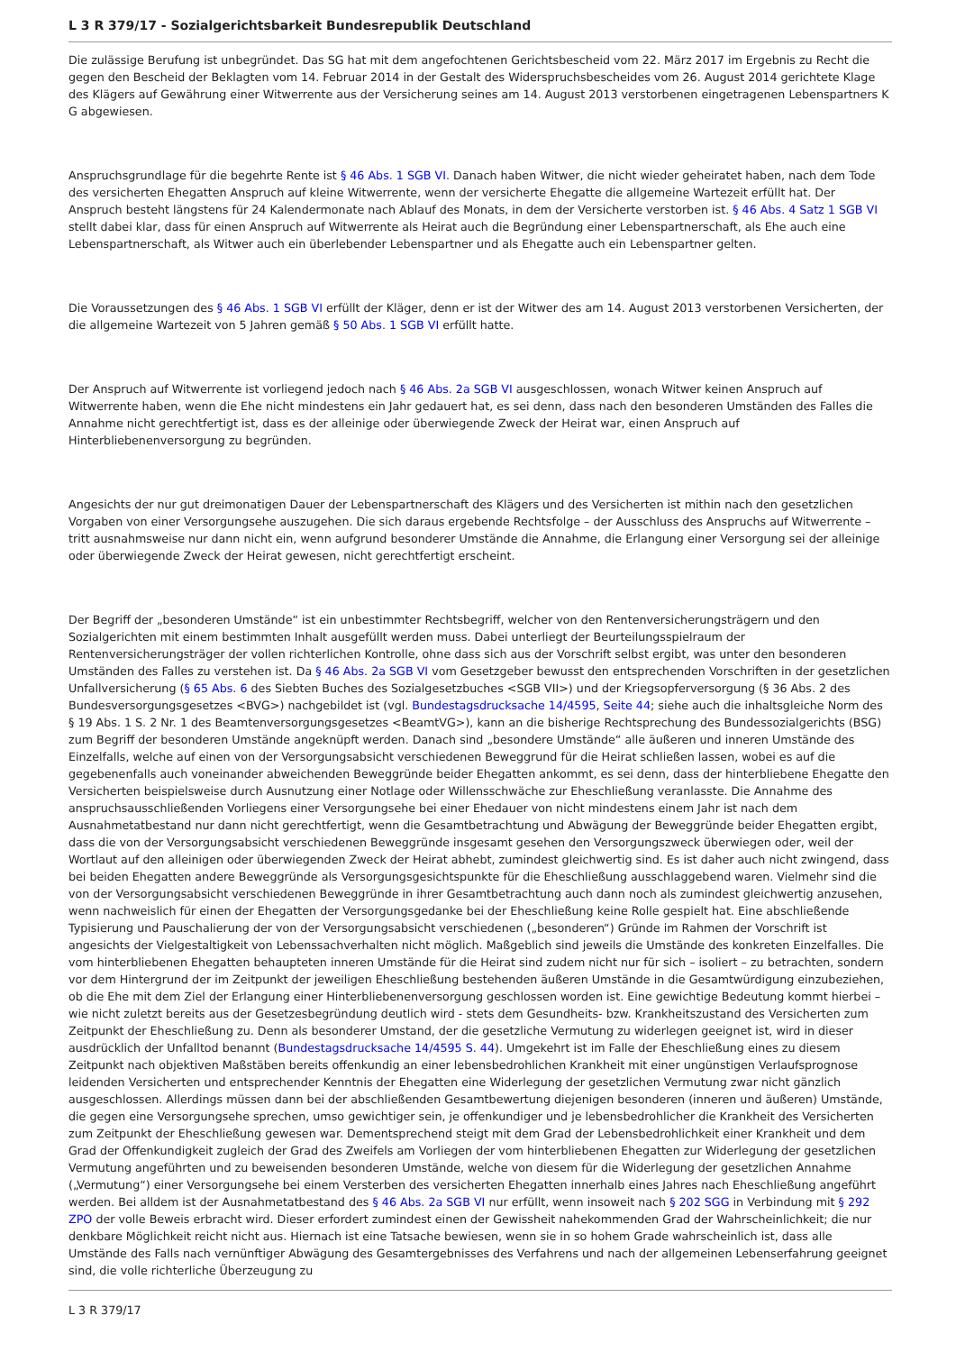L 3 R 379/17 - Sozialgerichtsbarkeit Bundesrepublik Deutschland
Die zulässige Berufung ist unbegründet. Das SG hat mit dem angefochtenen Gerichtsbescheid vom 22. März 2017 im Ergebnis zu Recht die gegen den Bescheid der Beklagten vom 14. Februar 2014 in der Gestalt des Widerspruchsbescheides vom 26. August 2014 gerichtete Klage des Klägers auf Gewährung einer Witwerrente aus der Versicherung seines am 14. August 2013 verstorbenen eingetragenen Lebenspartners K G abgewiesen.
Anspruchsgrundlage für die begehrte Rente ist § 46 Abs. 1 SGB VI. Danach haben Witwer, die nicht wieder geheiratet haben, nach dem Tode des versicherten Ehegatten Anspruch auf kleine Witwerrente, wenn der versicherte Ehegatte die allgemeine Wartezeit erfüllt hat. Der Anspruch besteht längstens für 24 Kalendermonate nach Ablauf des Monats, in dem der Versicherte verstorben ist. § 46 Abs. 4 Satz 1 SGB VI stellt dabei klar, dass für einen Anspruch auf Witwerrente als Heirat auch die Begründung einer Lebenspartnerschaft, als Ehe auch eine Lebenspartnerschaft, als Witwer auch ein überlebender Lebenspartner und als Ehegatte auch ein Lebenspartner gelten.
Die Voraussetzungen des § 46 Abs. 1 SGB VI erfüllt der Kläger, denn er ist der Witwer des am 14. August 2013 verstorbenen Versicherten, der die allgemeine Wartezeit von 5 Jahren gemäß § 50 Abs. 1 SGB VI erfüllt hatte.
Der Anspruch auf Witwerrente ist vorliegend jedoch nach § 46 Abs. 2a SGB VI ausgeschlossen, wonach Witwer keinen Anspruch auf Witwerrente haben, wenn die Ehe nicht mindestens ein Jahr gedauert hat, es sei denn, dass nach den besonderen Umständen des Falles die Annahme nicht gerechtfertigt ist, dass es der alleinige oder überwiegende Zweck der Heirat war, einen Anspruch auf Hinterbliebenenversorgung zu begründen.
Angesichts der nur gut dreimonatigen Dauer der Lebenspartnerschaft des Klägers und des Versicherten ist mithin nach den gesetzlichen Vorgaben von einer Versorgungsehe auszugehen. Die sich daraus ergebende Rechtsfolge – der Ausschluss des Anspruchs auf Witwerrente – tritt ausnahmsweise nur dann nicht ein, wenn aufgrund besonderer Umstände die Annahme, die Erlangung einer Versorgung sei der alleinige oder überwiegende Zweck der Heirat gewesen, nicht gerechtfertigt erscheint.
Der Begriff der „besonderen Umstände“ ist ein unbestimmter Rechtsbegriff, welcher von den Rentenversicherungsträgern und den Sozialgerichten mit einem bestimmten Inhalt ausgefüllt werden muss. Dabei unterliegt der Beurteilungsspielraum der Rentenversicherungsträger der vollen richterlichen Kontrolle, ohne dass sich aus der Vorschrift selbst ergibt, was unter den besonderen Umständen des Falles zu verstehen ist. Da § 46 Abs. 2a SGB VI vom Gesetzgeber bewusst den entsprechenden Vorschriften in der gesetzlichen Unfallversicherung (§ 65 Abs. 6 des Siebten Buches des Sozialgesetzbuches <SGB VII>) und der Kriegsopferversorgung (§ 36 Abs. 2 des Bundesversorgungsgesetzes <BVG>) nachgebildet ist (vgl. Bundestagsdrucksache 14/4595, Seite 44; siehe auch die inhaltsgleiche Norm des § 19 Abs. 1 S. 2 Nr. 1 des Beamtenversorgungsgesetzes <BeamtVG>), kann an die bisherige Rechtsprechung des Bundessozialgerichts (BSG) zum Begriff der besonderen Umstände angeknüpft werden. Danach sind „besondere Umstände“ alle äußeren und inneren Umstände des Einzelfalls, welche auf einen von der Versorgungsabsicht verschiedenen Beweggrund für die Heirat schließen lassen, wobei es auf die gegebenenfalls auch voneinander abweichenden Beweggründe beider Ehegatten ankommt, es sei denn, dass der hinterbliebene Ehegatte den Versicherten beispielsweise durch Ausnutzung einer Notlage oder Willensschwäche zur Eheschließung veranlasste. Die Annahme des anspruchsausschließenden Vorliegens einer Versorgungsehe bei einer Ehedauer von nicht mindestens einem Jahr ist nach dem Ausnahmetatbestand nur dann nicht gerechtfertigt, wenn die Gesamtbetrachtung und Abwägung der Beweggründe beider Ehegatten ergibt, dass die von der Versorgungsabsicht verschiedenen Beweggründe insgesamt gesehen den Versorgungszweck überwiegen oder, weil der Wortlaut auf den alleinigen oder überwiegenden Zweck der Heirat abhebt, zumindest gleichwertig sind. Es ist daher auch nicht zwingend, dass bei beiden Ehegatten andere Beweggründe als Versorgungsgesichtspunkte für die Eheschließung ausschlaggebend waren. Vielmehr sind die von der Versorgungsabsicht verschiedenen Beweggründe in ihrer Gesamtbetrachtung auch dann noch als zumindest gleichwertig anzusehen, wenn nachweislich für einen der Ehegatten der Versorgungsgedanke bei der Eheschließung keine Rolle gespielt hat. Eine abschließende Typisierung und Pauschalierung der von der Versorgungsabsicht verschiedenen („besonderen“) Gründe im Rahmen der Vorschrift ist angesichts der Vielgestaltigkeit von Lebenssachverhalten nicht möglich. Maßgeblich sind jeweils die Umstände des konkreten Einzelfalles. Die vom hinterbliebenen Ehegatten behaupteten inneren Umstände für die Heirat sind zudem nicht nur für sich – isoliert – zu betrachten, sondern vor dem Hintergrund der im Zeitpunkt der jeweiligen Eheschließung bestehenden äußeren Umstände in die Gesamtwürdigung einzubeziehen, ob die Ehe mit dem Ziel der Erlangung einer Hinterbliebenenversorgung geschlossen worden ist. Eine gewichtige Bedeutung kommt hierbei – wie nicht zuletzt bereits aus der Gesetzesbegründung deutlich wird - stets dem Gesundheits- bzw. Krankheitszustand des Versicherten zum Zeitpunkt der Eheschließung zu. Denn als besonderer Umstand, der die gesetzliche Vermutung zu widerlegen geeignet ist, wird in dieser ausdrücklich der Unfalltod benannt (Bundestagsdrucksache 14/4595 S. 44). Umgekehrt ist im Falle der Eheschließung eines zu diesem Zeitpunkt nach objektiven Maßstäben bereits offenkundig an einer lebensbedrohlichen Krankheit mit einer ungünstigen Verlaufsprognose leidenden Versicherten und entsprechender Kenntnis der Ehegatten eine Widerlegung der gesetzlichen Vermutung zwar nicht gänzlich ausgeschlossen. Allerdings müssen dann bei der abschließenden Gesamtbewertung diejenigen besonderen (inneren und äußeren) Umstände, die gegen eine Versorgungsehe sprechen, umso gewichtiger sein, je offenkundiger und je lebensbedrohlicher die Krankheit des Versicherten zum Zeitpunkt der Eheschließung gewesen war. Dementsprechend steigt mit dem Grad der Lebensbedrohlichkeit einer Krankheit und dem Grad der Offenkundigkeit zugleich der Grad des Zweifels am Vorliegen der vom hinterbliebenen Ehegatten zur Widerlegung der gesetzlichen Vermutung angeführten und zu beweisenden besonderen Umstände, welche von diesem für die Widerlegung der gesetzlichen Annahme („Vermutung“) einer Versorgungsehe bei einem Versterben des versicherten Ehegatten innerhalb eines Jahres nach Eheschließung angeführt werden. Bei alldem ist der Ausnahmetatbestand des § 46 Abs. 2a SGB VI nur erfüllt, wenn insoweit nach § 202 SGG in Verbindung mit § 292 ZPO der volle Beweis erbracht wird. Dieser erfordert zumindest einen der Gewissheit nahekommenden Grad der Wahrscheinlichkeit; die nur denkbare Möglichkeit reicht nicht aus. Hiernach ist eine Tatsache bewiesen, wenn sie in so hohem Grade wahrscheinlich ist, dass alle Umstände des Falls nach vernünftiger Abwägung des Gesamtergebnisses des Verfahrens und nach der allgemeinen Lebenserfahrung geeignet sind, die volle richterliche Überzeugung zu
L 3 R 379/17